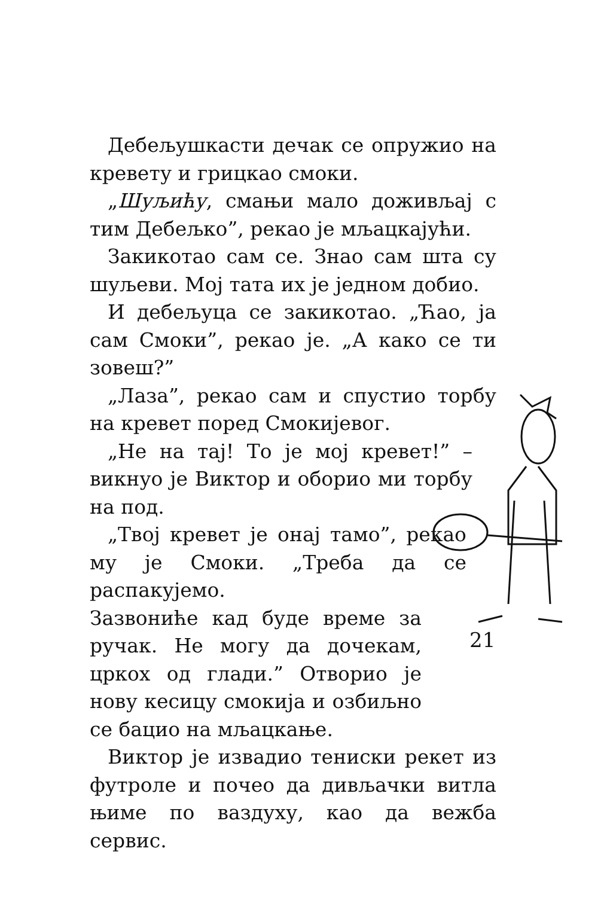Дебељушкасти дечак се опружио на кревету и грицкао смоки.
„Шуљићу, смањи мало доживљај с тим Дебељко”, рекао је мљацкајући.
Закикотао сам се. Знао сам шта су шуљеви. Мој тата их је једном добио.
И дебељуца се закикотао. „Ћао, ја сам Смоки”, рекао је. „А како се ти зовеш?”
„Лаза”, рекао сам и спустио торбу на кревет поред Смокијевог.
„Не на тај! То је мој кревет!” – викнуо је Виктор и оборио ми торбу на под.
„Твој кревет је онај тамо”, рекао му је Смоки. „Треба да се распакујемо.
Зазвониће кад буде време за ручак. Не могу да дочекам, цркох од глади.” Отворио је нову кесицу смокија и озбиљно се бацио на мљацкање.
Виктор је извадио тениски рекет из футроле и почео да дивљачки витла њиме по ваздуху, као да вежба сервис.
21